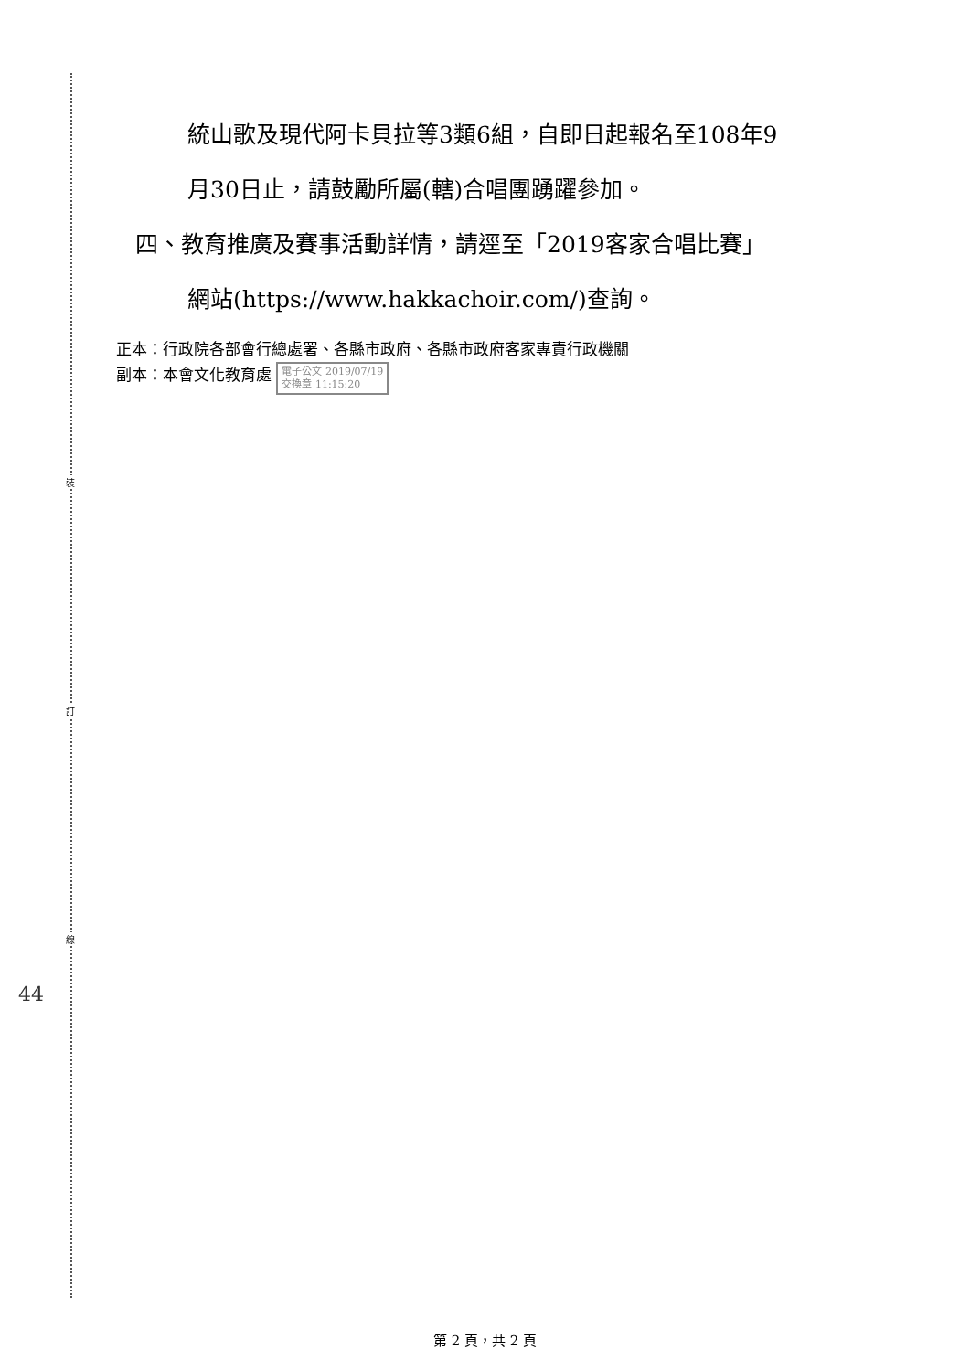裝
訂
線
44
統山歌及現代阿卡貝拉等3類6組，自即日起報名至108年9
月30日止，請鼓勵所屬(轄)合唱團踴躍參加。
四、教育推廣及賽事活動詳情，請逕至「2019客家合唱比賽」
網站(https://www.hakkachoir.com/)查詢。
正本：行政院各部會行總處署、各縣市政府、各縣市政府客家專責行政機關
副本：本會文化教育處 電子公文 2019/07/19
交換章 11:15:20
第 2 頁，共 2 頁